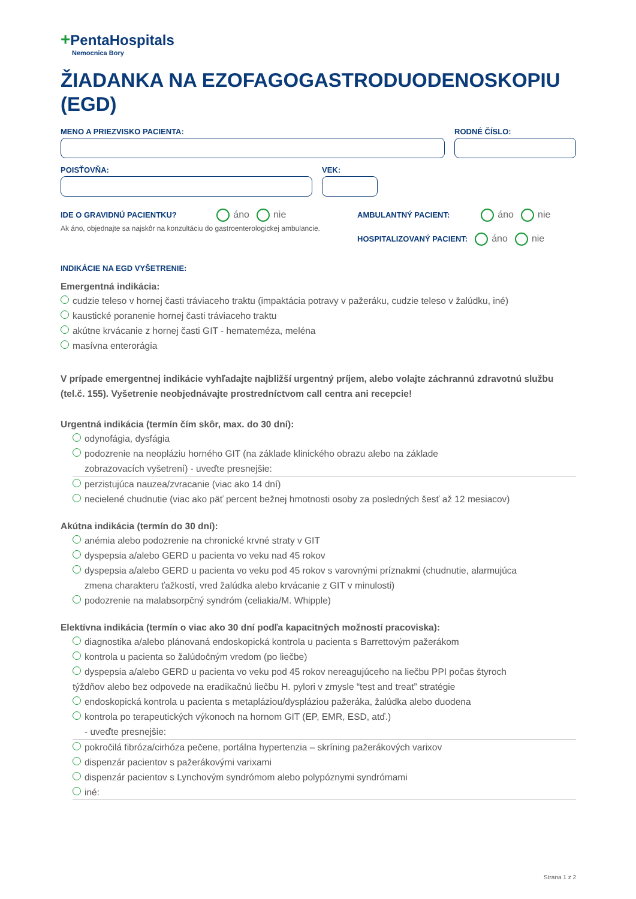+PentaHospitals
Nemocnica Bory
ŽIADANKA NA EZOFAGOGASTRODUODENOSKOPIU (EGD)
MENO A PRIEZVISKO PACIENTA: RODNÉ ČÍSLO:
POISŤOVŇA: VEK:
IDE O GRAVIDNÚ PACIENTKU? áno nie
Ak áno, objednajte sa najskôr na konzultáciu do gastroenterologickej ambulancie.
AMBULANTNÝ PACIENT: áno nie
HOSPITALIZOVANÝ PACIENT: áno nie
INDIKÁCIE NA EGD VYŠETRENIE:
Emergentná indikácia:
cudzie teleso v hornej časti tráviaceho traktu (impaktácia potravy v pažeráku, cudzie teleso v žalúdku, iné)
kaustické poranenie hornej časti tráviaceho traktu
akútne krvácanie z hornej časti GIT - hemateméza, meléna
masívna enterorágia
V prípade emergentnej indikácie vyhľadajte najbližší urgentný príjem, alebo volajte záchrannú zdravotnú službu (tel.č. 155). Vyšetrenie neobjednávajte prostredníctvom call centra ani recepcie!
Urgentná indikácia (termín čím skôr, max. do 30 dní):
odynofágia, dysfágia
podozrenie na neopláziu horného GIT (na základe klinického obrazu alebo na základe
zobrazovacích vyšetrení) - uveďte presnejšie:
perzistujúca nauzea/zvracanie (viac ako 14 dní)
necielené chudnutie (viac ako päť percent bežnej hmotnosti osoby za posledných šesť až 12 mesiacov)
Akútna indikácia (termín do 30 dní):
anémia alebo podozrenie na chronické krvné straty v GIT
dyspepsia a/alebo GERD u pacienta vo veku nad 45 rokov
dyspepsia a/alebo GERD u pacienta vo veku pod 45 rokov s varovnými príznakmi (chudnutie, alarmujúca
zmena charakteru ťažkostí, vred žalúdka alebo krvácanie z GIT v minulosti)
podozrenie na malabsorpčný syndróm (celiakia/M. Whipple)
Elektívna indikácia (termín o viac ako 30 dní podľa kapacitných možností pracoviska):
diagnostika a/alebo plánovaná endoskopická kontrola u pacienta s Barrettovým pažerákom
kontrola u pacienta so žalúdočným vredom (po liečbe)
dyspepsia a/alebo GERD u pacienta vo veku pod 45 rokov nereagujúceho na liečbu PPI počas štyroch
týždňov alebo bez odpovede na eradikačnú liečbu H. pylori v zmysle “test and treat” stratégie
endoskopická kontrola u pacienta s metapláziou/dyspláziou pažeráka, žalúdka alebo duodena
kontrola po terapeutických výkonoch na hornom GIT (EP, EMR, ESD, atď.)
- uveďte presnejšie:
pokročilá fibróza/cirhóza pečene, portálna hypertenzia – skríning pažerákových varixov
dispenzár pacientov s pažerákovými varixami
dispenzár pacientov s Lynchovým syndrómom alebo polypóznymi syndrómami
iné:
Strana 1 z 2